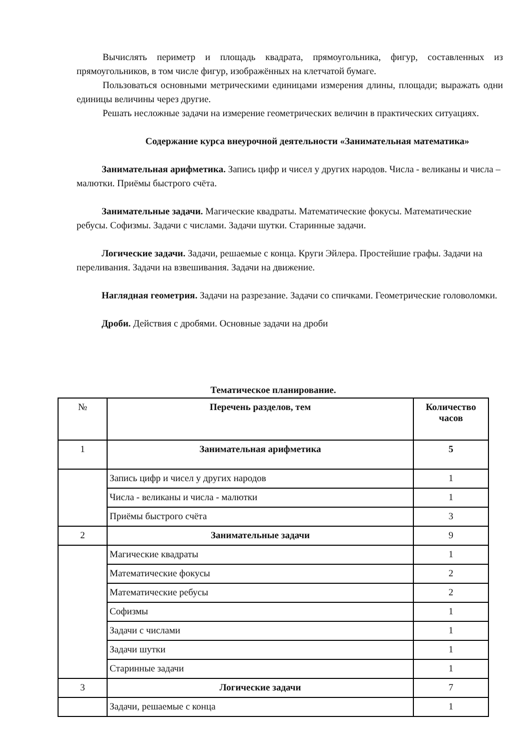Вычислять периметр и площадь квадрата, прямоугольника, фигур, составленных из прямоугольников, в том числе фигур, изображённых на клетчатой бумаге.
Пользоваться основными метрическими единицами измерения длины, площади; выражать одни единицы величины через другие.
Решать несложные задачи на измерение геометрических величин в практических ситуациях.
Содержание курса внеурочной деятельности «Занимательная математика»
Занимательная арифметика. Запись цифр и чисел у других народов. Числа - великаны и числа – малютки. Приёмы быстрого счёта.
Занимательные задачи. Магические квадраты. Математические фокусы. Математические ребусы. Софизмы. Задачи с числами. Задачи шутки. Старинные задачи.
Логические задачи. Задачи, решаемые с конца. Круги Эйлера. Простейшие графы. Задачи на переливания. Задачи на взвешивания. Задачи на движение.
Наглядная геометрия. Задачи на разрезание. Задачи со спичками. Геометрические головоломки.
Дроби. Действия с дробями. Основные задачи на дроби
Тематическое планирование.
| № | Перечень разделов, тем | Количество часов |
| 1 | Занимательная арифметика | 5 |
| | Запись цифр и чисел у других народов | 1 |
| | Числа - великаны и числа - малютки | 1 |
| | Приёмы быстрого счёта | 3 |
| 2 | Занимательные задачи | 9 |
| | Магические квадраты | 1 |
| | Математические фокусы | 2 |
| | Математические ребусы | 2 |
| | Софизмы | 1 |
| | Задачи с числами | 1 |
| | Задачи шутки | 1 |
| | Старинные задачи | 1 |
| 3 | Логические задачи | 7 |
| | Задачи, решаемые с конца | 1 |